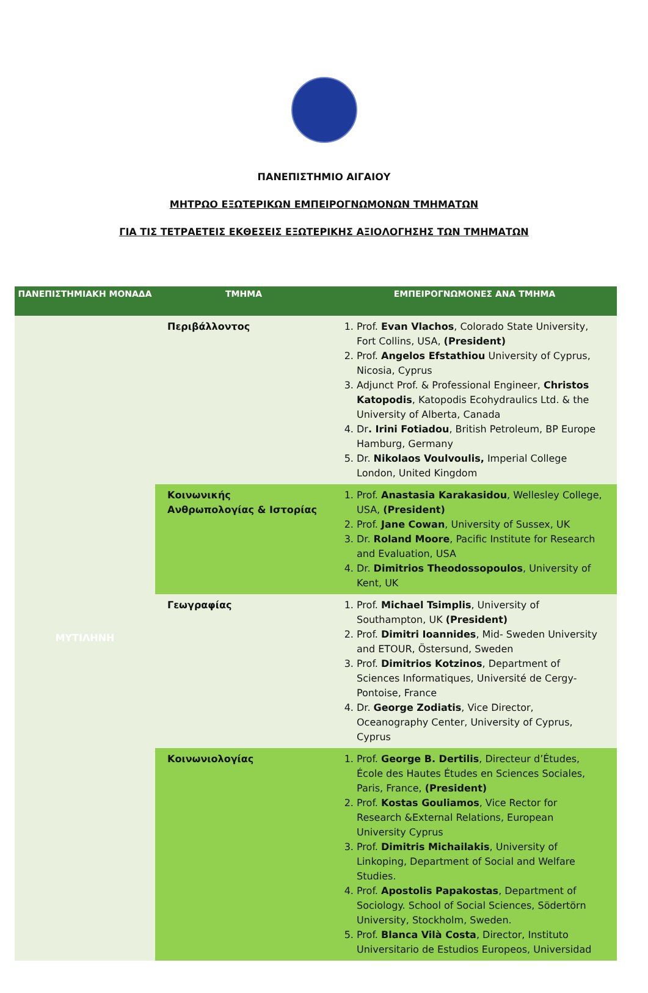ΠΑΝΕΠΙΣΤΗΜΙΟ ΑΙΓΑΙΟΥ
ΜΗΤΡΩΟ ΕΞΩΤΕΡΙΚΩΝ ΕΜΠΕΙΡΟΓΝΩΜΟΝΩΝ ΤΜΗΜΑΤΩΝ
ΓΙΑ ΤΙΣ ΤΕΤΡΑΕΤΕΙΣ ΕΚΘΕΣΕΙΣ ΕΞΩΤΕΡΙΚΗΣ ΑΞΙΟΛΟΓΗΣΗΣ ΤΩΝ ΤΜΗΜΑΤΩΝ
| ΠΑΝΕΠΙΣΤΗΜΙΑΚΗ ΜΟΝΑΔΑ | ΤΜΗΜΑ | ΕΜΠΕΙΡΟΓΝΩΜΟΝΕΣ ΑΝΑ ΤΜΗΜΑ |
| --- | --- | --- |
| ΜΥΤΙΛΗΝΗ | Περιβάλλοντος | 1. Prof. Evan Vlachos , Colorado State University, Fort Collins, USA, (President) 2. Prof. Angelos Efstathiou University of Cyprus, Nicosia, Cyprus 3. Adjunct Prof. & Professional Engineer, Christos Katopodis , Katopodis Ecohydraulics Ltd. & the University of Alberta, Canada 4. Dr . Irini Fotiadou , British Petroleum, BP Europe Hamburg, Germany 5. Dr. Nikolaos Voulvoulis, Imperial College London, United Kingdom |
| | Κοινωνικής Ανθρωπολογίας & Ιστορίας | 1. Prof. Anastasia Karakasidou , Wellesley College, USA, (President) 2. Prof. Jane Cowan , University of Sussex, UK 3. Dr. Roland Moore , Pacific Institute for Research and Evaluation, USA 4. Dr. Dimitrios Theodossopoulos , University of Kent, UK |
| | Γεωγραφίας | 1. Prof. Michael Tsimplis , University of Southampton, UK (President) 2. Prof. Dimitri Ioannides , Mid- Sweden University and ETOUR, Östersund, Sweden 3. Prof. Dimitrios Kotzinos , Department of Sciences Informatiques, Université de Cergy-Pontoise, France 4. Dr. George Zodiatis , Vice Director, Oceanography Center, University of Cyprus, Cyprus |
| | Κοινωνιολογίας | 1. Prof. George B. Dertilis , Directeur d’Études, École des Hautes Études en Sciences Sociales, Paris, France, (President) 2. Prof. Kostas Gouliamos , Vice Rector for Research &External Relations, European University Cyprus 3. Prof. Dimitris Michailakis , University of Linkoping, Department of Social and Welfare Studies. 4. Prof. Apostolis Papakostas , Department of Sociology. School of Social Sciences, Södertörn University, Stockholm, Sweden. 5. Prof. Blanca Vilà Costa , Director, Instituto Universitario de Estudios Europeos, Universidad |